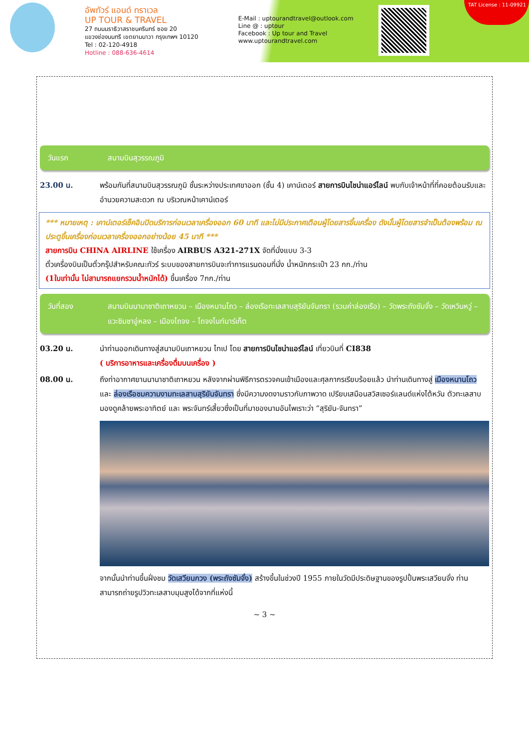อัพทัวร์ แอนด์ ทราเวล
UP TOUR & TRAVEL
27 ถนนนราธิวาสราชนครินทร์ ซอย 20
แขวงช่องนนทรี เขตยานนาวา กรุงเทพฯ 10120
Tel : 02-120-4918
Hotline : 088-636-4614
E-Mail : uptourandtravel@outlook.com
Line @ : uptour
Facebook : Up tour and Travel
www.uptourandtravel.com
TAT License : 11-09921
วันแรก สนามบินสุวรรณภูมิ
23.00 น. พร้อมกันที่สนามบินสุวรรณภูมิ ชั้นระหว่างประเทศขาออก (ชั้น 4) เคาน์เตอร์ สายการบินไชน่าแอร์ไลน์ พบกับเจ้าหน้าที่ที่คอยต้อนรับและอำนวยความสะดวก ณ บริเวณหน้าเคาน์เตอร์
*** หมายเหตุ : เคาน์เตอร์เช็คอินปิดบริการก่อนเวลาเครื่องออก 60 นาที และไม่มีประกาศเตือนผู้โดยสารขึ้นเครื่อง ดังนั้นผู้โดยสารจำเป็นต้องพร้อม ณ ประตูขึ้นเครื่องก่อนเวลาเครื่องออกอย่างน้อย 45 นาที ***
สายการบิน CHINA AIRLINE ใช้เครื่อง AIRBUS A321-271X จัดที่นั่งแบบ 3-3
ตั๋วเครื่องบินเป็นตั๋วกรุ๊ปสำหรับคณะทัวร์ ระบบของสายการบินจะทำการแรนดอมที่นั่ง น้ำหนักกระเป๋า 23 กก./ท่าน
(1ใบเท่านั้น ไม่สามารถแยกรวมน้ำหนักได้) ขึ้นเครื่อง 7กก./ท่าน
วันที่สอง สนามบินนานาชาติเถาหยวน – เมืองหนานโถว – ล่องเรือทะเลสาบสุริยันจันทรา (รวมค่าล่องเรือ) – วัดพระถังซัมจั๋ง – วัดเหวินหวู่ – แวะชิมชาอู่หลง – เมืองไถจง – ไถจงไนท์มาร์เก็ต
03.20 น. นำท่านออกเดินทางสู่สนามบินเถาหยวน ไทเป โดย สายการบินไชน่าแอร์ไลน์ เที่ยวบินที่ CI838
( บริการอาหารและเครื่องดื่มบนเครื่อง )
08.00 น. ถึงท่าอากาศยานนานาชาติเถาหยวน หลังจากผ่านพิธีการตรวจคนเข้าเมืองและศุลกากรเรียบร้อยแล้ว นำท่านเดินทางสู่ เมืองหนานโถว และ ล่องเรือชมความงามทะเลสาบสุริยันจันทรา ซึ่งมีความงดงามราวกับภาพวาด เปรียบเสมือนสวิสเซอร์แลนด์แห่งไต้หวัน ตัวทะเลสาบมองดูคล้ายพระอาทิตย์ และ พระจันทร์เสี้ยวซึ่งเป็นที่มาของนามอันไพเราะว่า “สุริยัน-จันทรา”
จากนั้นนำท่านขึ้นฝั่งชม วัดเสวียนกวง (พระถังซัมจั๋ง) สร้างขึ้นในช่วงปี 1955 ภายในวัดมีประดิษฐานของรูปปั้นพระเสวียนจั๋ง ท่านสามารถถ่ายรูปวิวทะเลสาบมุมสูงได้จากที่แห่งนี้
~ 3 ~